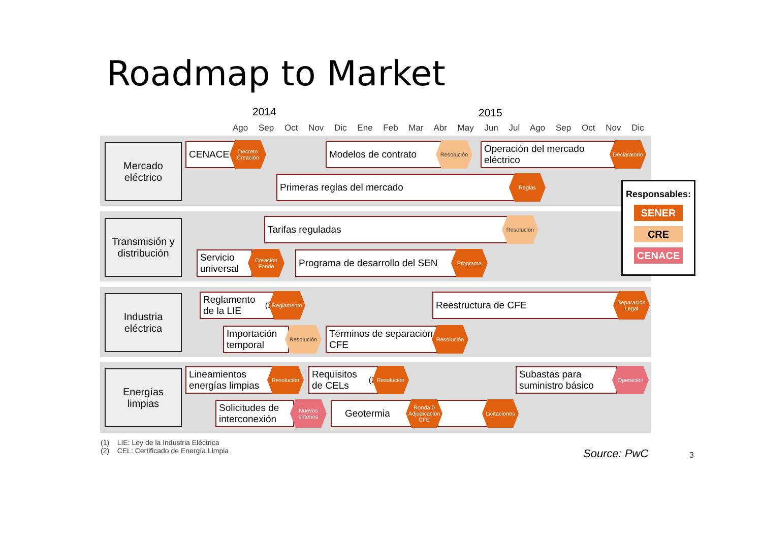Roadmap to Market
2014 2015
Ago Sep Oct Nov Dic Ene Feb Mar Abr May Jun Jul Ago Sep Oct Nov Dic
Mercado
eléctrico
Transmisión y
distribución
Industria
eléctrica
Energías
limpias
CENACE
Decreto Creación
Modelos de contrato Resolución
Operación del mercado eléctrico
Declaratorio
Primeras reglas del mercado Reglas
Tarifas reguladas Resolución
Servicio universal
Creación Fondo
Programa de desarrollo del SEN
Programa
Reglamento de la LIE<sup>(1)</sup>
Reglamento Reestructura de CFE
Separación Legal
Importación temporal
Resolución
Términos de separación CFE
Resolución
Lineamientos energías limpias
Resolución
Requisitos de CELs<sup>(2)</sup>
Resolución
Subastas para suministro básico
Operación
Solicitudes de interconexión
Nuevos criterios
Geotermia
Ronda 0 Adjudicación CFE
Licitaciones
Responsables:
SENER
CRE
CENACE
(1) LIE: Ley de la Industria Eléctrica
(2) CEL: Certificado de Energía Limpia
Source: PwC 3